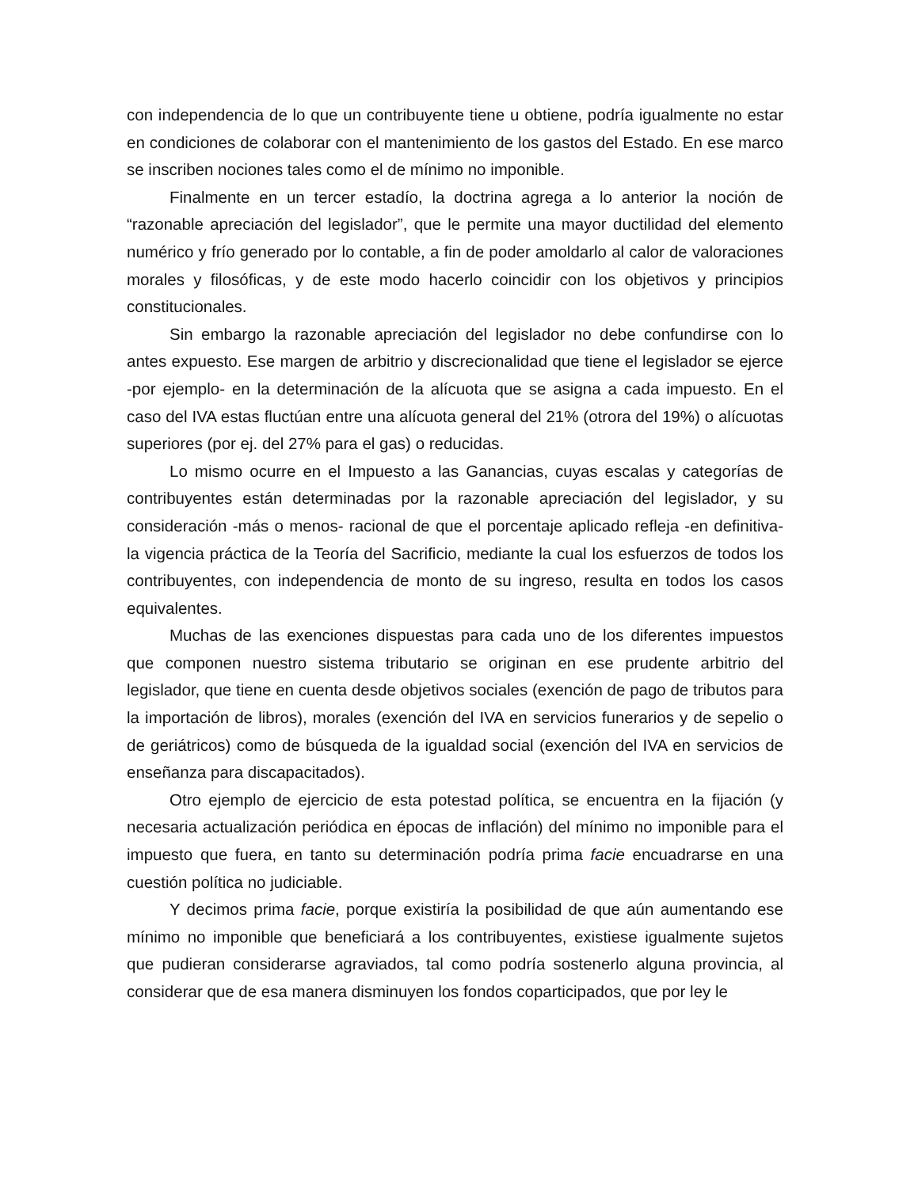con independencia de lo que un contribuyente tiene u obtiene, podría igualmente no estar en condiciones de colaborar con el mantenimiento de los gastos del Estado. En ese marco se inscriben nociones tales como el de mínimo no imponible.
Finalmente en un tercer estadío, la doctrina agrega a lo anterior la noción de “razonable apreciación del legislador”, que le permite una mayor ductilidad del elemento numérico y frío generado por lo contable, a fin de poder amoldarlo al calor de valoraciones morales y filosóficas, y de este modo hacerlo coincidir con los objetivos y principios constitucionales.
Sin embargo la razonable apreciación del legislador no debe confundirse con lo antes expuesto. Ese margen de arbitrio y discrecionalidad que tiene el legislador se ejerce -por ejemplo- en la determinación de la alícuota que se asigna a cada impuesto. En el caso del IVA estas fluctúan entre una alícuota general del 21% (otrora del 19%) o alícuotas superiores (por ej. del 27% para el gas) o reducidas.
Lo mismo ocurre en el Impuesto a las Ganancias, cuyas escalas y categorías de contribuyentes están determinadas por la razonable apreciación del legislador, y su consideración -más o menos- racional de que el porcentaje aplicado refleja -en definitiva- la vigencia práctica de la Teoría del Sacrificio, mediante la cual los esfuerzos de todos los contribuyentes, con independencia de monto de su ingreso, resulta en todos los casos equivalentes.
Muchas de las exenciones dispuestas para cada uno de los diferentes impuestos que componen nuestro sistema tributario se originan en ese prudente arbitrio del legislador, que tiene en cuenta desde objetivos sociales (exención de pago de tributos para la importación de libros), morales (exención del IVA en servicios funerarios y de sepelio o de geriátricos) como de búsqueda de la igualdad social (exención del IVA en servicios de enseñanza para discapacitados).
Otro ejemplo de ejercicio de esta potestad política, se encuentra en la fijación (y necesaria actualización periódica en épocas de inflación) del mínimo no imponible para el impuesto que fuera, en tanto su determinación podría prima facie encuadrarse en una cuestión política no judiciable.
Y decimos prima facie, porque existiría la posibilidad de que aún aumentando ese mínimo no imponible que beneficiará a los contribuyentes, existiese igualmente sujetos que pudieran considerarse agraviados, tal como podría sostenerlo alguna provincia, al considerar que de esa manera disminuyen los fondos coparticipados, que por ley le